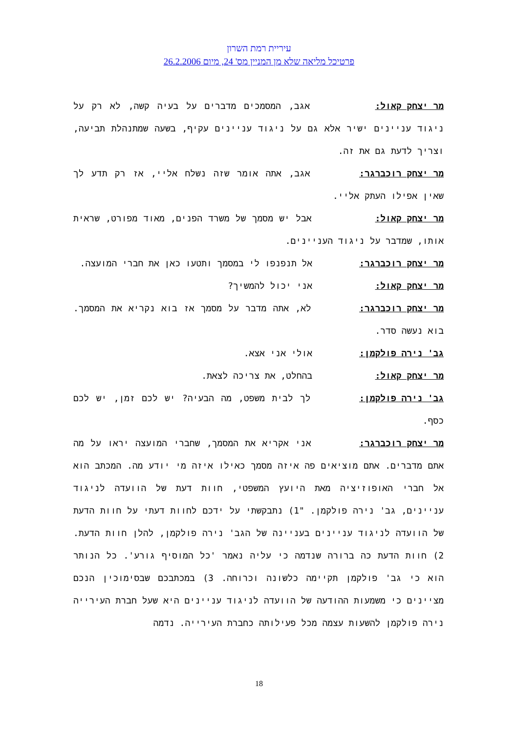עיריית רמת השרון
פרטיכל מליאה שלא מן המניין מס' 24, מיום 26.2.2006
מר יצחק קאול: אגב, המסמכים מדברים על בעיה קשה, לא רק על ניגוד עניינים ישיר אלא גם על ניגוד עניינים עקיף, בשעה שמתנהלת תביעה, וצריך לדעת גם את זה.
מר יצחק רוכברגר: אגב, אתה אומר שזה נשלח אליי, אז רק תדע לך שאין אפילו העתק אליי.
מר יצחק קאול: אבל יש מסמך של משרד הפנים, מאוד מפורט, שראית אותו, שמדבר על ניגוד העניינים.
מר יצחק רוכברגר: אל תנפנפו לי במסמך ותטעו כאן את חברי המועצה.
מר יצחק קאול: אני יכול להמשיך?
מר יצחק רוכברגר: לא, אתה מדבר על מסמך אז בוא נקריא את המסמך. בוא נעשה סדר.
גב' נירה פולקמן: אולי אני אצא.
מר יצחק קאול: בהחלט, את צריכה לצאת.
גב' נירה פולקמן: לך לבית משפט, מה הבעיה? יש לכם זמן, יש לכם כסף.
מר יצחק רוכברגר: אני אקריא את המסמך, שחברי המועצה יראו על מה אתם מדברים. אתם מוציאים פה איזה מסמך כאילו איזה מי יודע מה. המכתב הוא אל חברי האופוזיציה מאת היועץ המשפטי, חוות דעת של הוועדה לניגוד עניינים, גב' נירה פולקמן. "1) נתבקשתי על ידכם לחוות דעתי על חוות הדעת של הוועדה לניגוד עניינים בעניינה של הגב' נירה פולקמן, להלן חוות הדעת. 2) חוות הדעת כה ברורה שנדמה כי עליה נאמר 'כל המוסיף גורע'. כל הנותר הוא כי גב' פולקמן תקיימה כלשונה וכרוחה. 3) במכתבכם שבסימוכין הנכם מציינים כי משמעות ההודעה של הוועדה לניגוד עניינים היא שעל חברת העירייה נירה פולקמן להשעות עצמה מכל פעילותה כחברת העירייה. נדמה
18